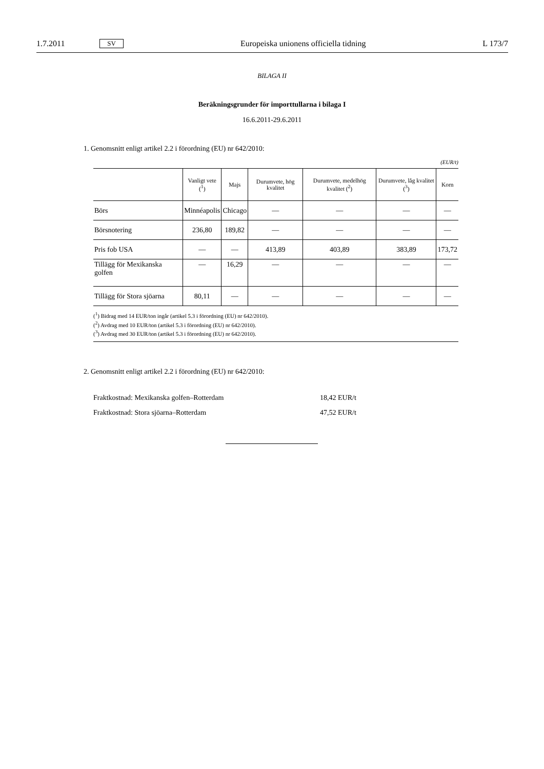1.7.2011 SV Europeiska unionens officiella tidning L 173/7
BILAGA II
Beräkningsgrunder för importtullarna i bilaga I
16.6.2011-29.6.2011
1. Genomsnitt enligt artikel 2.2 i förordning (EU) nr 642/2010:
(EUR/t)
| | Vanligt vete (<sup>1</sup>) | Majs | Durumvete, hög kvalitet | Durumvete, medelhög kvalitet (<sup>2</sup>) | Durumvete, låg kvalitet (<sup>3</sup>) | Korn |
| --- | --- | --- | --- | --- | --- | --- |
| Börs | Minnéapolis | Chicago | — | — | — | — |
| Börsnotering | 236,80 | 189,82 | — | — | — | — |
| Pris fob USA | — | — | 413,89 | 403,89 | 383,89 | 173,72 |
| Tillägg för Mexikanska golfen | — | 16,29 | — | — | — | — |
| Tillägg för Stora sjöarna | 80,11 | — | — | — | — | — |
(<sup>1</sup>) Bidrag med 14 EUR/ton ingår (artikel 5.3 i förordning (EU) nr 642/2010).
(<sup>2</sup>) Avdrag med 10 EUR/ton (artikel 5.3 i förordning (EU) nr 642/2010).
(<sup>3</sup>) Avdrag med 30 EUR/ton (artikel 5.3 i förordning (EU) nr 642/2010).
2. Genomsnitt enligt artikel 2.2 i förordning (EU) nr 642/2010:
Fraktkostnad: Mexikanska golfen–Rotterdam 18,42 EUR/t
Fraktkostnad: Stora sjöarna–Rotterdam 47,52 EUR/t